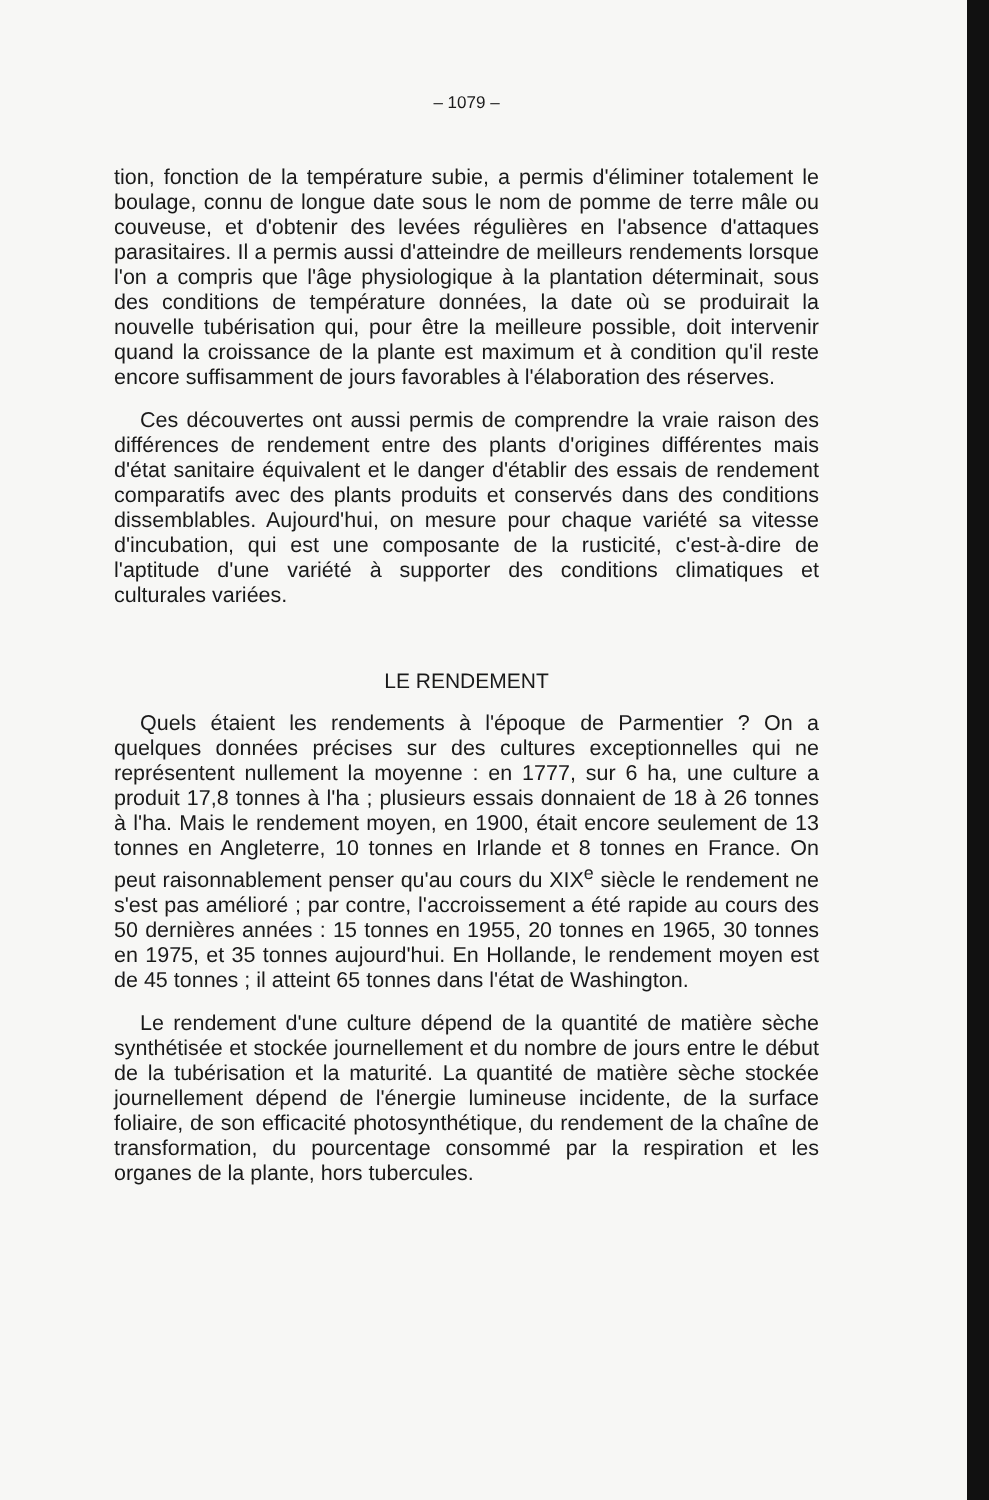– 1079 –
tion, fonction de la température subie, a permis d'éliminer totalement le boulage, connu de longue date sous le nom de pomme de terre mâle ou couveuse, et d'obtenir des levées régulières en l'absence d'attaques parasitaires. Il a permis aussi d'atteindre de meilleurs rendements lorsque l'on a compris que l'âge physiologique à la plantation déterminait, sous des conditions de température données, la date où se produirait la nouvelle tubérisation qui, pour être la meilleure possible, doit intervenir quand la croissance de la plante est maximum et à condition qu'il reste encore suffisamment de jours favorables à l'élaboration des réserves.
Ces découvertes ont aussi permis de comprendre la vraie raison des différences de rendement entre des plants d'origines différentes mais d'état sanitaire équivalent et le danger d'établir des essais de rendement comparatifs avec des plants produits et conservés dans des conditions dissemblables. Aujourd'hui, on mesure pour chaque variété sa vitesse d'incubation, qui est une composante de la rusticité, c'est-à-dire de l'aptitude d'une variété à supporter des conditions climatiques et culturales variées.
LE RENDEMENT
Quels étaient les rendements à l'époque de Parmentier ? On a quelques données précises sur des cultures exceptionnelles qui ne représentent nullement la moyenne : en 1777, sur 6 ha, une culture a produit 17,8 tonnes à l'ha ; plusieurs essais donnaient de 18 à 26 tonnes à l'ha. Mais le rendement moyen, en 1900, était encore seulement de 13 tonnes en Angleterre, 10 tonnes en Irlande et 8 tonnes en France. On peut raisonnablement penser qu'au cours du XIX<sup>e</sup> siècle le rendement ne s'est pas amélioré ; par contre, l'accroissement a été rapide au cours des 50 dernières années : 15 tonnes en 1955, 20 tonnes en 1965, 30 tonnes en 1975, et 35 tonnes aujourd'hui. En Hollande, le rendement moyen est de 45 tonnes ; il atteint 65 tonnes dans l'état de Washington.
Le rendement d'une culture dépend de la quantité de matière sèche synthétisée et stockée journellement et du nombre de jours entre le début de la tubérisation et la maturité. La quantité de matière sèche stockée journellement dépend de l'énergie lumineuse incidente, de la surface foliaire, de son efficacité photosynthétique, du rendement de la chaîne de transformation, du pourcentage consommé par la respiration et les organes de la plante, hors tubercules.